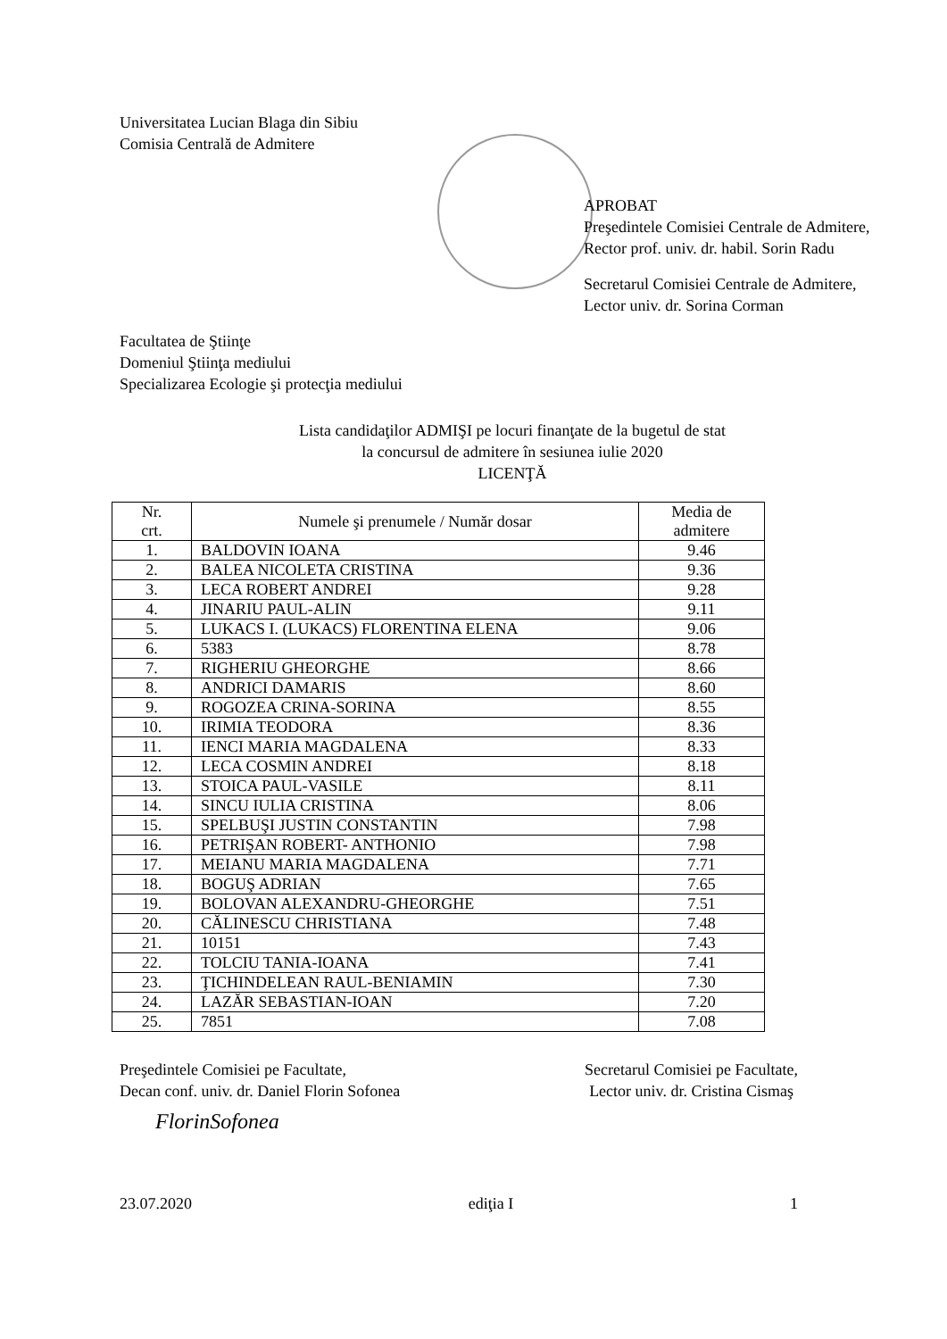Universitatea Lucian Blaga din Sibiu
Comisia Centrală de Admitere
APROBAT
Preşedintele Comisiei Centrale de Admitere,
Rector prof. univ. dr. habil. Sorin Radu
Secretarul Comisiei Centrale de Admitere,
Lector univ. dr. Sorina Corman
Facultatea de Ştiinţe
Domeniul Ştiinţa mediului
Specializarea Ecologie şi protecţia mediului
Lista candidaţilor ADMIŞI pe locuri finanţate de la bugetul de stat
la concursul de admitere în sesiunea iulie 2020
LICENŢĂ
| Nr. crt. | Numele şi prenumele / Număr dosar | Media de admitere |
| --- | --- | --- |
| 1. | BALDOVIN IOANA | 9.46 |
| 2. | BALEA NICOLETA CRISTINA | 9.36 |
| 3. | LECA ROBERT ANDREI | 9.28 |
| 4. | JINARIU PAUL-ALIN | 9.11 |
| 5. | LUKACS I. (LUKACS) FLORENTINA ELENA | 9.06 |
| 6. | 5383 | 8.78 |
| 7. | RIGHERIU GHEORGHE | 8.66 |
| 8. | ANDRICI DAMARIS | 8.60 |
| 9. | ROGOZEA CRINA-SORINA | 8.55 |
| 10. | IRIMIA TEODORA | 8.36 |
| 11. | IENCI MARIA MAGDALENA | 8.33 |
| 12. | LECA COSMIN ANDREI | 8.18 |
| 13. | STOICA PAUL-VASILE | 8.11 |
| 14. | SINCU IULIA CRISTINA | 8.06 |
| 15. | SPELBUŞI JUSTIN CONSTANTIN | 7.98 |
| 16. | PETRIŞAN ROBERT- ANTHONIO | 7.98 |
| 17. | MEIANU MARIA MAGDALENA | 7.71 |
| 18. | BOGUŞ ADRIAN | 7.65 |
| 19. | BOLOVAN ALEXANDRU-GHEORGHE | 7.51 |
| 20. | CĂLINESCU CHRISTIANA | 7.48 |
| 21. | 10151 | 7.43 |
| 22. | TOLCIU TANIA-IOANA | 7.41 |
| 23. | ŢICHINDELEAN RAUL-BENIAMIN | 7.30 |
| 24. | LAZĂR SEBASTIAN-IOAN | 7.20 |
| 25. | 7851 | 7.08 |
Preşedintele Comisiei pe Facultate,
Decan conf. univ. dr. Daniel Florin Sofonea
FlorinSofonea
Secretarul Comisiei pe Facultate,
Lector univ. dr. Cristina Cismaş
23.07.2020 ediţia I 1